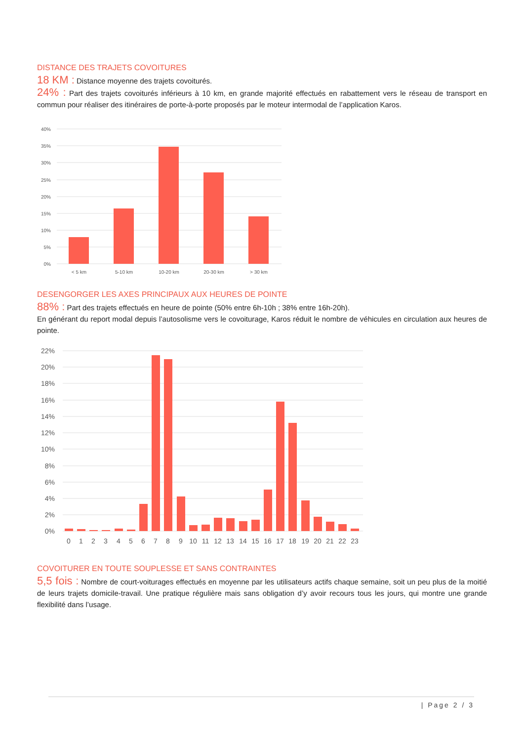DISTANCE DES TRAJETS COVOITURES
18 KM : Distance moyenne des trajets covoiturés.
24% : Part des trajets covoiturés inférieurs à 10 km, en grande majorité effectués en rabattement vers le réseau de transport en commun pour réaliser des itinéraires de porte-à-porte proposés par le moteur intermodal de l’application Karos.
40%
35%
30%
25%
20%
15%
10%
5%
0%
< 5 km
5-10 km
10-20 km
20-30 km
> 30 km
DESENGORGER LES AXES PRINCIPAUX AUX HEURES DE POINTE
88% : Part des trajets effectués en heure de pointe (50% entre 6h-10h ; 38% entre 16h-20h).
En générant du report modal depuis l’autosolisme vers le covoiturage, Karos réduit le nombre de véhicules en circulation aux heures de pointe.
22%
20%
18%
16%
14%
12%
10%
8%
6%
4%
2%
0%
0
1
2
3
4
5
6
7
8
9
10
11
12
13
14
15
16
17
18
19
20
21
22
23
COVOITURER EN TOUTE SOUPLESSE ET SANS CONTRAINTES
5,5 fois : Nombre de court-voiturages effectués en moyenne par les utilisateurs actifs chaque semaine, soit un peu plus de la moitié de leurs trajets domicile-travail. Une pratique régulière mais sans obligation d’y avoir recours tous les jours, qui montre une grande flexibilité dans l’usage.
| Page 2 / 3